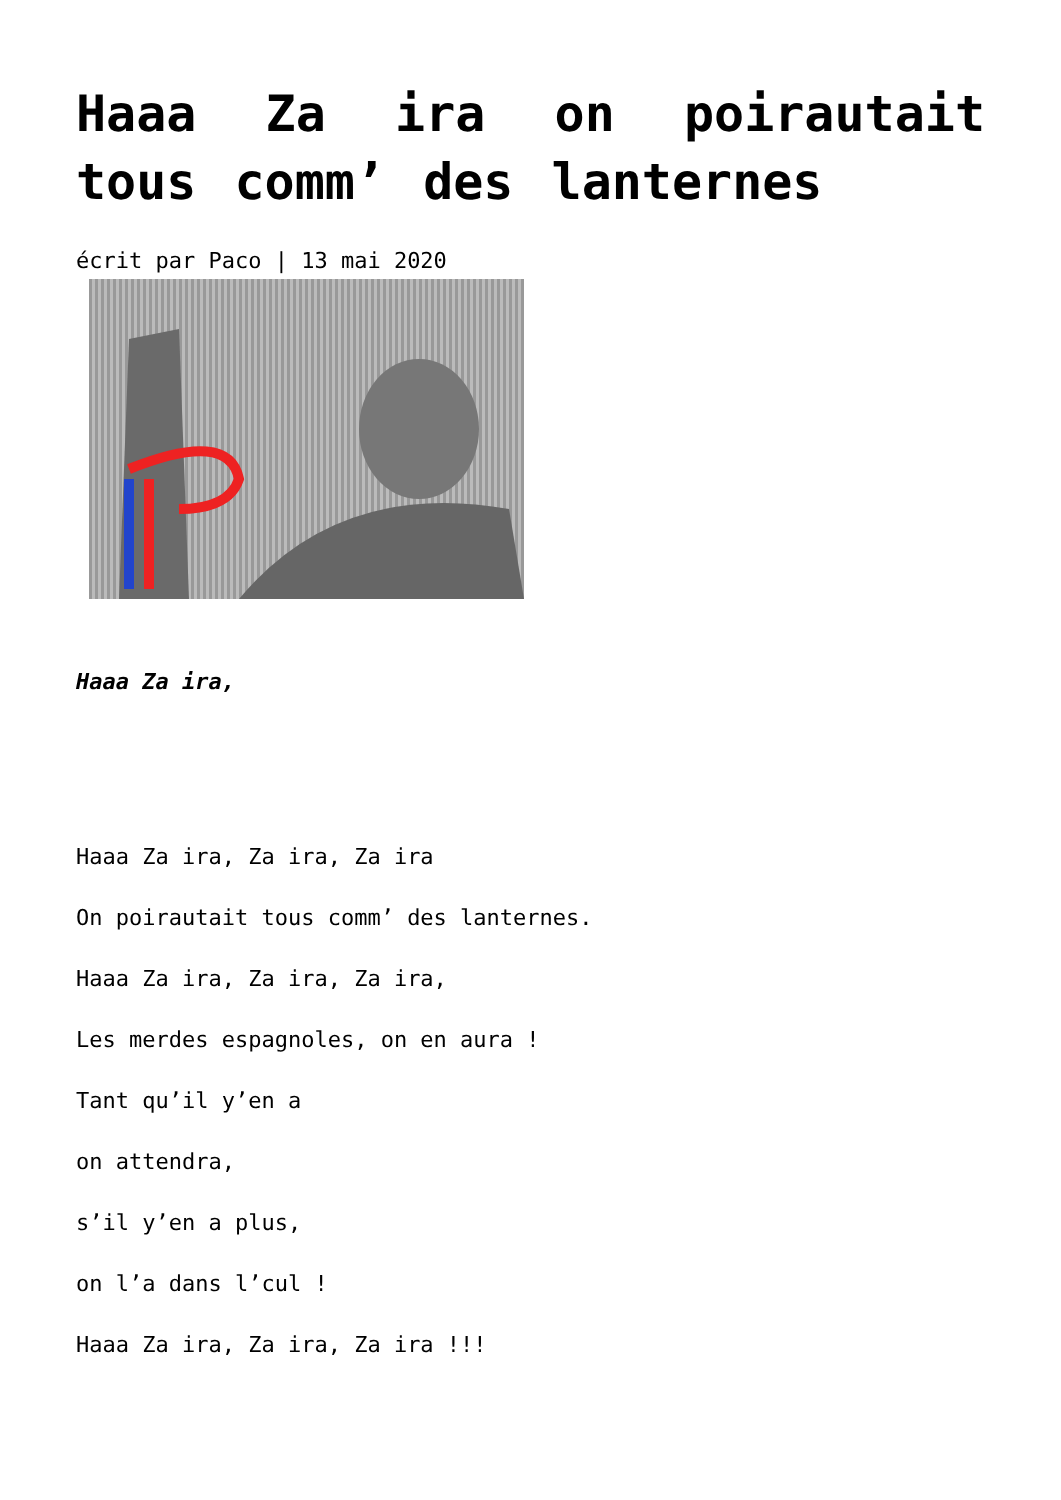Haaa Za ira on poirautait tous comm’ des lanternes
écrit par Paco | 13 mai 2020
Haaa Za ira,
Haaa Za ira, Za ira, Za ira
On poirautait tous comm’ des lanternes.
Haaa Za ira, Za ira, Za ira,
Les merdes espagnoles, on en aura !
Tant qu’il y’en a
on attendra,
s’il y’en a plus,
on l’a dans l’cul !
Haaa Za ira, Za ira, Za ira !!!